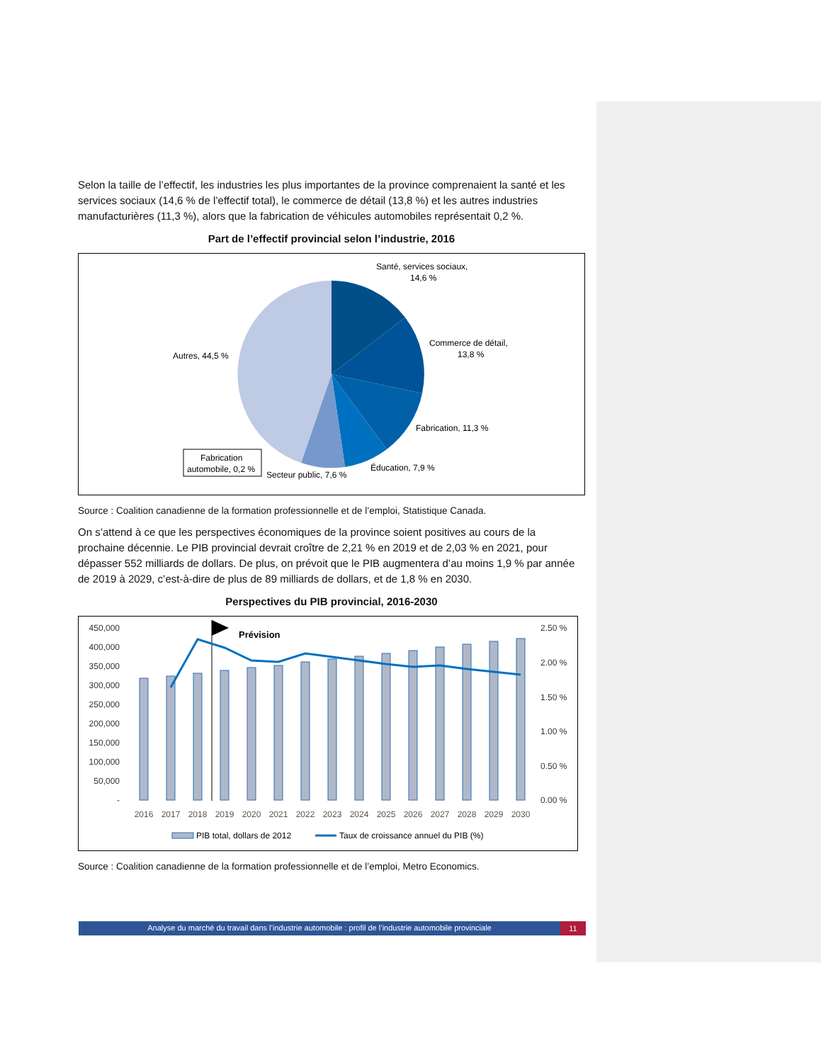Selon la taille de l’effectif, les industries les plus importantes de la province comprenaient la santé et les services sociaux (14,6 % de l’effectif total), le commerce de détail (13,8 %) et les autres industries manufacturières (11,3 %), alors que la fabrication de véhicules automobiles représentait 0,2 %.
Part de l’effectif provincial selon l’industrie, 2016
Santé, services sociaux,
14,6 %
Commerce de détail,
13,8 %
Fabrication, 11,3 %
Éducation, 7,9 %
Secteur public, 7,6 %
Autres, 44,5 %
Fabrication
automobile, 0,2 %
Source : Coalition canadienne de la formation professionnelle et de l’emploi, Statistique Canada.
On s’attend à ce que les perspectives économiques de la province soient positives au cours de la prochaine décennie. Le PIB provincial devrait croître de 2,21 % en 2019 et de 2,03 % en 2021, pour dépasser 552 milliards de dollars. De plus, on prévoit que le PIB augmentera d’au moins 1,9 % par année de 2019 à 2029, c’est-à-dire de plus de 89 milliards de dollars, et de 1,8 % en 2030.
Perspectives du PIB provincial, 2016-2030
450,000
400,000
350,000
300,000
250,000
200,000
150,000
100,000
50,000
-
2.50 %
2.00 %
1.50 %
1.00 %
0.50 %
0.00 %
Prévision
2016
2017
2018
2019
2020
2021
2022
2023
2024
2025
2026
2027
2028
2029
2030
PIB total, dollars de 2012
Taux de croissance annuel du PIB (%)
Source : Coalition canadienne de la formation professionnelle et de l’emploi, Metro Economics.
Analyse du marché du travail dans l’industrie automobile : profil de l’industrie automobile provinciale 11